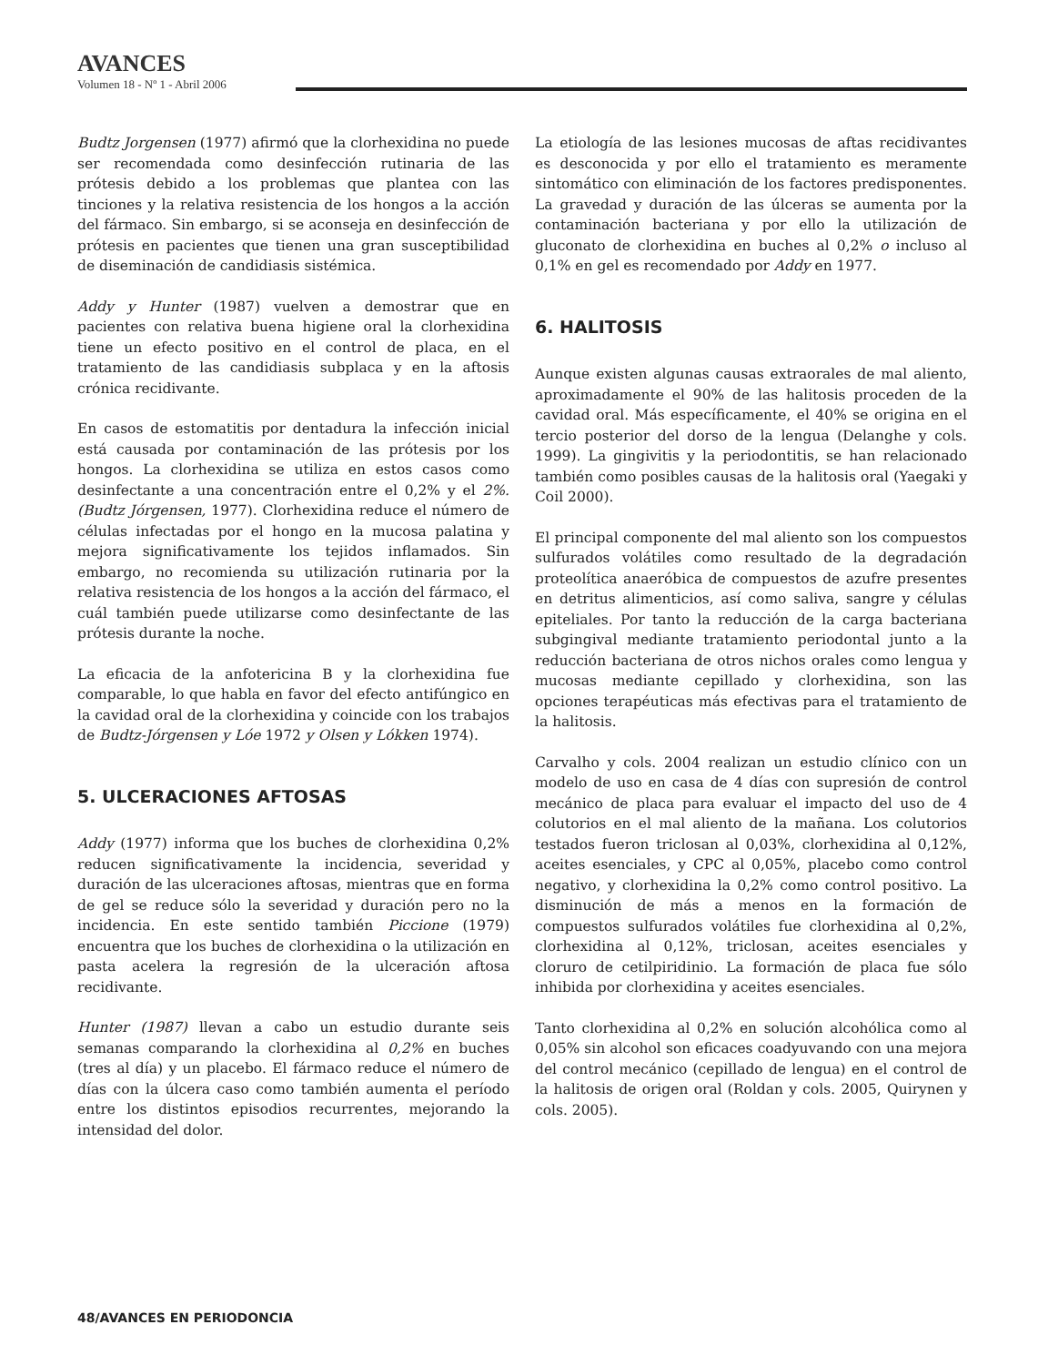AVANCES
Volumen 18 - Nº 1 - Abril 2006
Budtz Jorgensen (1977) afirmó que la clorhexidina no puede ser recomendada como desinfección rutinaria de las prótesis debido a los problemas que plantea con las tinciones y la relativa resistencia de los hongos a la acción del fármaco. Sin embargo, si se aconseja en desinfección de prótesis en pacientes que tienen una gran susceptibilidad de diseminación de candidiasis sistémica.
Addy y Hunter (1987) vuelven a demostrar que en pacientes con relativa buena higiene oral la clorhexidina tiene un efecto positivo en el control de placa, en el tratamiento de las candidiasis subplaca y en la aftosis crónica recidivante.
En casos de estomatitis por dentadura la infección inicial está causada por contaminación de las prótesis por los hongos. La clorhexidina se utiliza en estos casos como desinfectante a una concentración entre el 0,2% y el 2%. (Budtz Jórgensen, 1977). Clorhexidina reduce el número de células infectadas por el hongo en la mucosa palatina y mejora significativamente los tejidos inflamados. Sin embargo, no recomienda su utilización rutinaria por la relativa resistencia de los hongos a la acción del fármaco, el cuál también puede utilizarse como desinfectante de las prótesis durante la noche.
La eficacia de la anfotericina B y la clorhexidina fue comparable, lo que habla en favor del efecto antifúngico en la cavidad oral de la clorhexidina y coincide con los trabajos de Budtz-Jórgensen y Lóe 1972 y Olsen y Lókken 1974).
5. ULCERACIONES AFTOSAS
Addy (1977) informa que los buches de clorhexidina 0,2% reducen significativamente la incidencia, severidad y duración de las ulceraciones aftosas, mientras que en forma de gel se reduce sólo la severidad y duración pero no la incidencia. En este sentido también Piccione (1979) encuentra que los buches de clorhexidina o la utilización en pasta acelera la regresión de la ulceración aftosa recidivante.
Hunter (1987) llevan a cabo un estudio durante seis semanas comparando la clorhexidina al 0,2% en buches (tres al día) y un placebo. El fármaco reduce el número de días con la úlcera caso como también aumenta el período entre los distintos episodios recurrentes, mejorando la intensidad del dolor.
La etiología de las lesiones mucosas de aftas recidivantes es desconocida y por ello el tratamiento es meramente sintomático con eliminación de los factores predisponentes. La gravedad y duración de las úlceras se aumenta por la contaminación bacteriana y por ello la utilización de gluconato de clorhexidina en buches al 0,2% o incluso al 0,1% en gel es recomendado por Addy en 1977.
6. HALITOSIS
Aunque existen algunas causas extraorales de mal aliento, aproximadamente el 90% de las halitosis proceden de la cavidad oral. Más específicamente, el 40% se origina en el tercio posterior del dorso de la lengua (Delanghe y cols. 1999). La gingivitis y la periodontitis, se han relacionado también como posibles causas de la halitosis oral (Yaegaki y Coil 2000).
El principal componente del mal aliento son los compuestos sulfurados volátiles como resultado de la degradación proteolítica anaeróbica de compuestos de azufre presentes en detritus alimenticios, así como saliva, sangre y células epiteliales. Por tanto la reducción de la carga bacteriana subgingival mediante tratamiento periodontal junto a la reducción bacteriana de otros nichos orales como lengua y mucosas mediante cepillado y clorhexidina, son las opciones terapéuticas más efectivas para el tratamiento de la halitosis.
Carvalho y cols. 2004 realizan un estudio clínico con un modelo de uso en casa de 4 días con supresión de control mecánico de placa para evaluar el impacto del uso de 4 colutorios en el mal aliento de la mañana. Los colutorios testados fueron triclosan al 0,03%, clorhexidina al 0,12%, aceites esenciales, y CPC al 0,05%, placebo como control negativo, y clorhexidina la 0,2% como control positivo. La disminución de más a menos en la formación de compuestos sulfurados volátiles fue clorhexidina al 0,2%, clorhexidina al 0,12%, triclosan, aceites esenciales y cloruro de cetilpiridinio. La formación de placa fue sólo inhibida por clorhexidina y aceites esenciales.
Tanto clorhexidina al 0,2% en solución alcohólica como al 0,05% sin alcohol son eficaces coadyuvando con una mejora del control mecánico (cepillado de lengua) en el control de la halitosis de origen oral (Roldan y cols. 2005, Quirynen y cols. 2005).
48/AVANCES EN PERIODONCIA